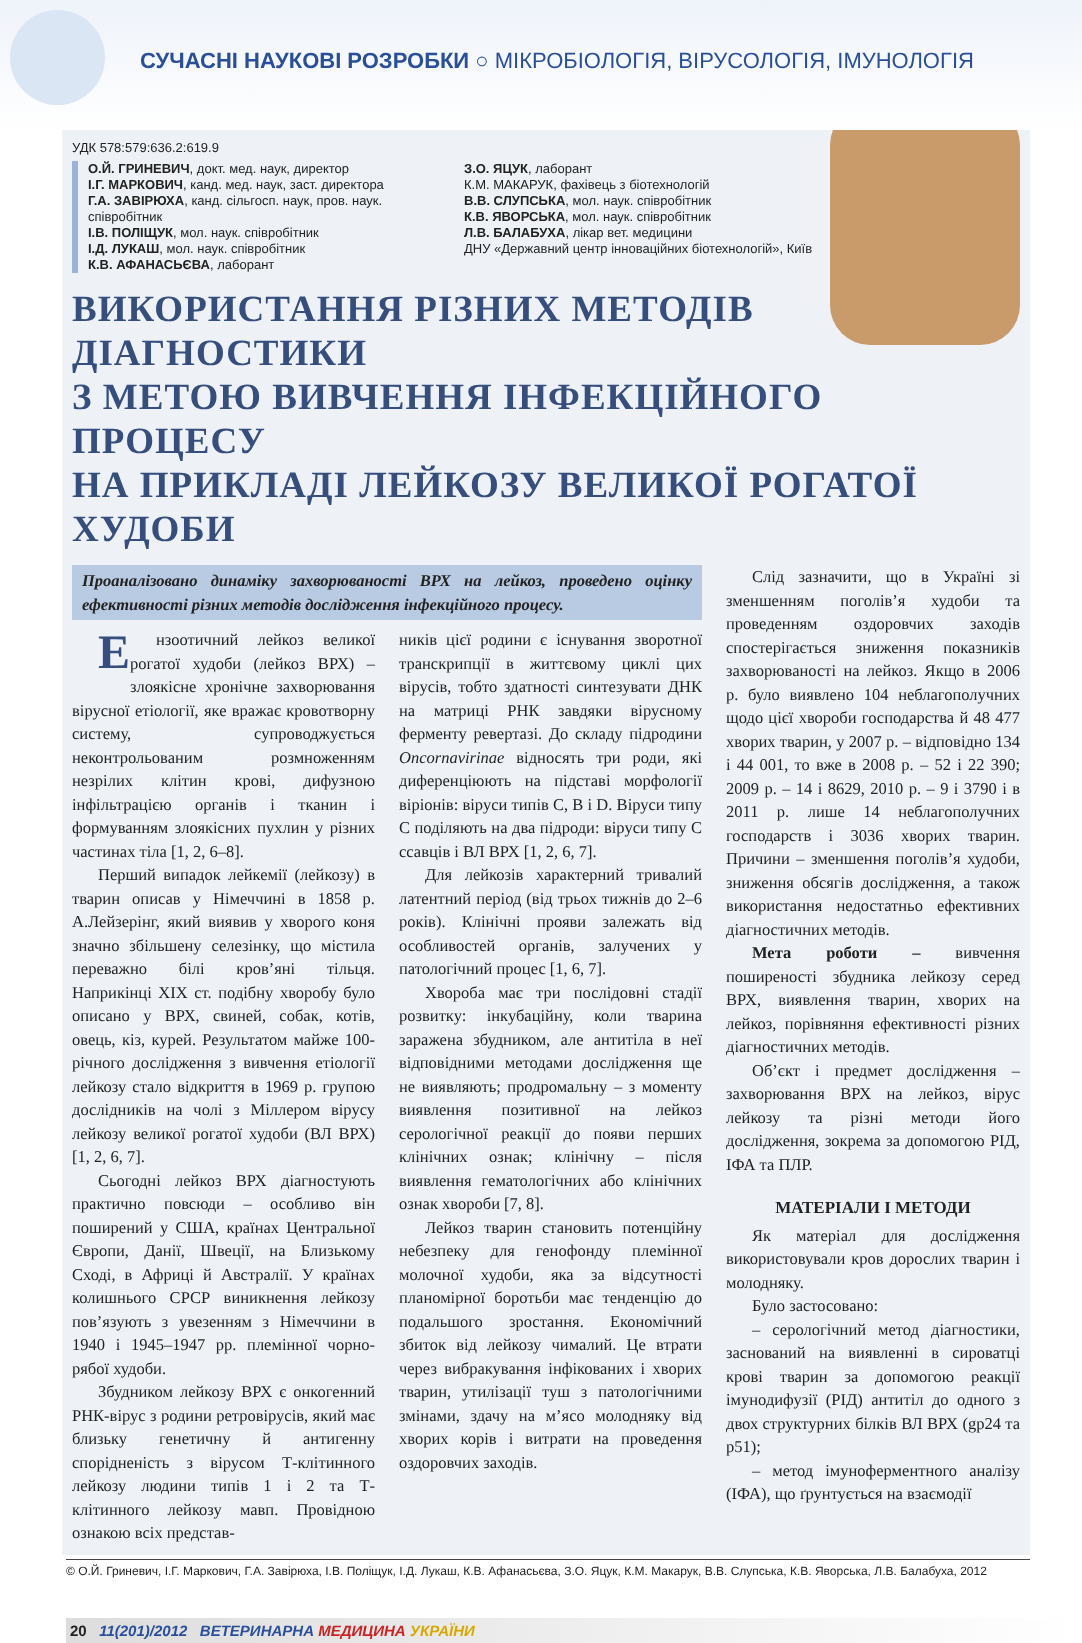СУЧАСНІ НАУКОВІ РОЗРОБКИ ○ МІКРОБІОЛОГІЯ, ВІРУСОЛОГІЯ, ІМУНОЛОГІЯ
УДК 578:579:636.2:619.9
О.Й. ГРИНЕВИЧ, докт. мед. наук, директор
І.Г. МАРКОВИЧ, канд. мед. наук, заст. директора
Г.А. ЗАВІРЮХА, канд. сільгосп. наук, пров. наук. співробітник
І.В. ПОЛІЩУК, мол. наук. співробітник
І.Д. ЛУКАШ, мол. наук. співробітник
К.В. АФАНАСЬЄВА, лаборант
З.О. ЯЦУК, лаборант
К.М. МАКАРУК, фахівець з біотехнологій
В.В. СЛУПСЬКА, мол. наук. співробітник
К.В. ЯВОРСЬКА, мол. наук. співробітник
Л.В. БАЛАБУХА, лікар вет. медицини
ДНУ «Державний центр інноваційних біотехнологій», Київ
ВИКОРИСТАННЯ РІЗНИХ МЕТОДІВ ДІАГНОСТИКИ
З МЕТОЮ ВИВЧЕННЯ ІНФЕКЦІЙНОГО ПРОЦЕСУ
НА ПРИКЛАДІ ЛЕЙКОЗУ ВЕЛИКОЇ РОГАТОЇ ХУДОБИ
Проаналізовано динаміку захворюваності ВРХ на лейкоз, проведено оцінку ефективності різних методів дослідження інфекційного процесу.
Ензоотичний лейкоз великої рогатої худоби (лейкоз ВРХ) – злоякісне хронічне захворювання вірусної етіології, яке вражає кровотворну систему, супроводжується неконтрольованим розмноженням незрілих клітин крові, дифузною інфільтрацією органів і тканин і формуванням злоякісних пухлин у різних частинах тіла [1, 2, 6–8].
Перший випадок лейкемії (лейкозу) в тварин описав у Німеччині в 1858 р. А.Лейзерінг, який виявив у хворого коня значно збільшену селезінку, що містила переважно білі кров’яні тільця. Наприкінці XIX ст. подібну хворобу було описано у ВРХ, свиней, собак, котів, овець, кіз, курей. Результатом майже 100-річного дослідження з вивчення етіології лейкозу стало відкриття в 1969 р. групою дослідників на чолі з Міллером вірусу лейкозу великої рогатої худоби (ВЛ ВРХ) [1, 2, 6, 7].
Сьогодні лейкоз ВРХ діагностують практично повсюди – особливо він поширений у США, країнах Центральної Європи, Данії, Швеції, на Близькому Сході, в Африці й Австралії. У країнах колишнього СРСР виникнення лейкозу пов’язують з увезенням з Німеччини в 1940 і 1945–1947 рр. племінної чорно-рябої худоби.
Збудником лейкозу ВРХ є онкогенний РНК-вірус з родини ретровірусів, який має близьку генетичну й антигенну спорідненість з вірусом Т-клітинного лейкозу людини типів 1 і 2 та Т-клітинного лейкозу мавп. Провідною ознакою всіх представ-
ників цієї родини є існування зворотної транскрипції в життєвому циклі цих вірусів, тобто здатності синтезувати ДНК на матриці РНК завдяки вірусному ферменту ревертазі. До складу підродини Oncornavirinae відносять три роди, які диференціюють на підставі морфології віріонів: віруси типів С, В і D. Віруси типу С поділяють на два підроди: віруси типу С ссавців і ВЛ ВРХ [1, 2, 6, 7].
Для лейкозів характерний тривалий латентний період (від трьох тижнів до 2–6 років). Клінічні прояви залежать від особливостей органів, залучених у патологічний процес [1, 6, 7].
Хвороба має три послідовні стадії розвитку: інкубаційну, коли тварина заражена збудником, але антитіла в неї відповідними методами дослідження ще не виявляють; продромальну – з моменту виявлення позитивної на лейкоз серологічної реакції до появи перших клінічних ознак; клінічну – після виявлення гематологічних або клінічних ознак хвороби [7, 8].
Лейкоз тварин становить потенційну небезпеку для генофонду племінної молочної худоби, яка за відсутності планомірної боротьби має тенденцію до подальшого зростання. Економічний збиток від лейкозу чималий. Це втрати через вибракування інфікованих і хворих тварин, утилізації туш з патологічними змінами, здачу на м’ясо молодняку від хворих корів і витрати на проведення оздоровчих заходів.
Слід зазначити, що в Україні зі зменшенням поголів’я худоби та проведенням оздоровчих заходів спостерігається зниження показників захворюваності на лейкоз. Якщо в 2006 р. було виявлено 104 неблагополучних щодо цієї хвороби господарства й 48 477 хворих тварин, у 2007 р. – відповідно 134 і 44 001, то вже в 2008 р. – 52 і 22 390; 2009 р. – 14 і 8629, 2010 р. – 9 і 3790 і в 2011 р. лише 14 неблагополучних господарств і 3036 хворих тварин. Причини – зменшення поголів’я худоби, зниження обсягів дослідження, а також використання недостатньо ефективних діагностичних методів.
Мета роботи – вивчення поширеності збудника лейкозу серед ВРХ, виявлення тварин, хворих на лейкоз, порівняння ефективності різних діагностичних методів.
Об’єкт і предмет дослідження – захворювання ВРХ на лейкоз, вірус лейкозу та різні методи його дослідження, зокрема за допомогою РІД, ІФА та ПЛР.
МАТЕРІАЛИ І МЕТОДИ
Як матеріал для дослідження використовували кров дорослих тварин і молодняку.
Було застосовано:
– серологічний метод діагностики, заснований на виявленні в сироватці крові тварин за допомогою реакції імунодифузії (РІД) антитіл до одного з двох структурних білків ВЛ ВРХ (gp24 та p51);
– метод імуноферментного аналізу (ІФА), що ґрунтується на взаємодії
© О.Й. Гриневич, І.Г. Маркович, Г.А. Завірюха, І.В. Поліщук, І.Д. Лукаш, К.В. Афанасьєва, З.О. Яцук, К.М. Макарук, В.В. Слупська, К.В. Яворська, Л.В. Балабуха, 2012
20 11(201)/2012 ВЕТЕРИНАРНА МЕДИЦИНА УКРАЇНИ